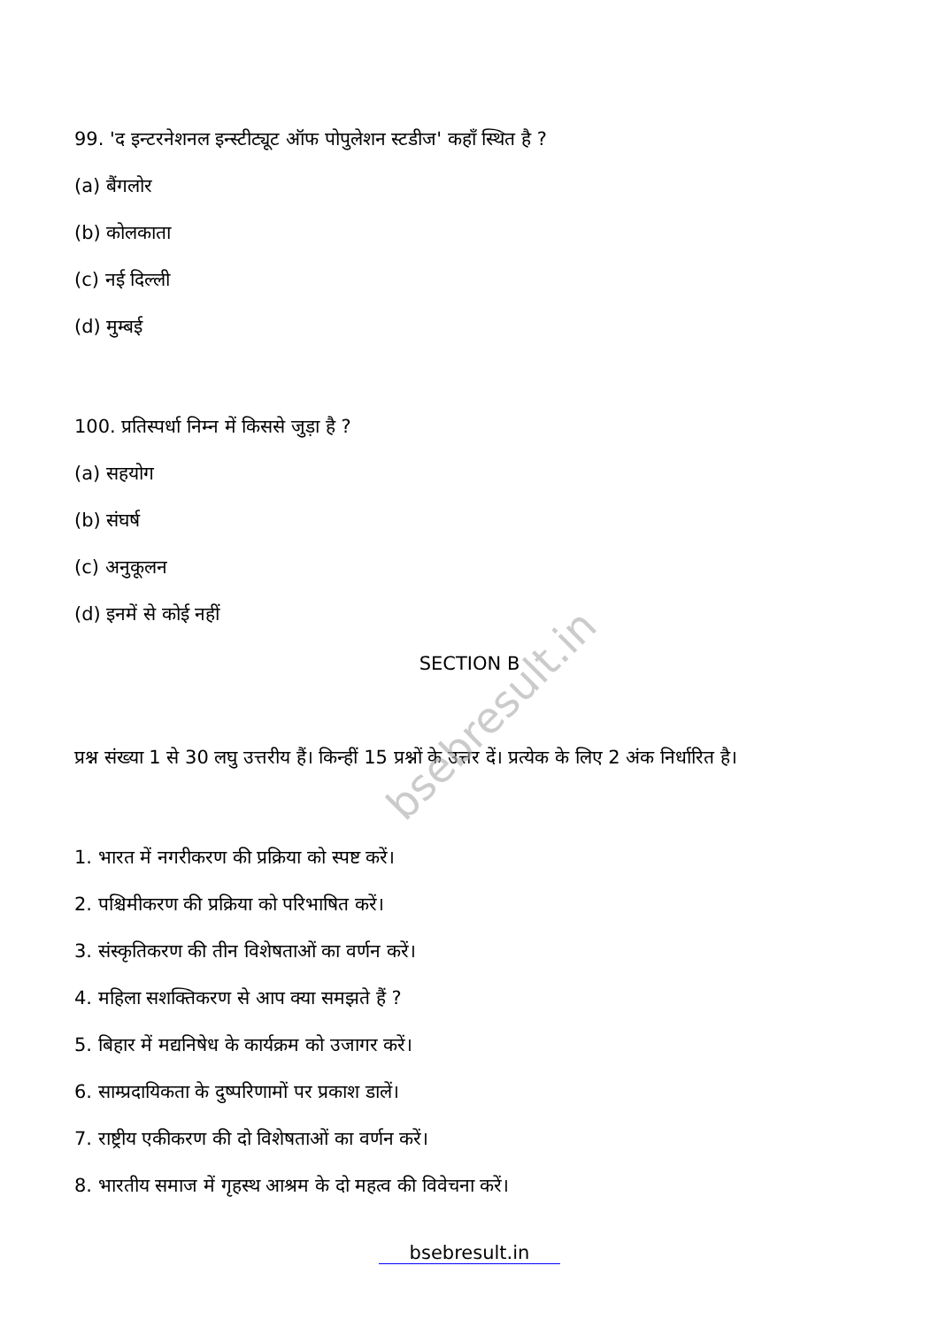bsebresult.in
99. 'द इन्टरनेशनल इन्स्टीट्यूट ऑफ पोपुलेशन स्टडीज' कहाँ स्थित है ?
(a) बैंगलोर
(b) कोलकाता
(c) नई दिल्ली
(d) मुम्बई
100. प्रतिस्पर्धा निम्न में किससे जुड़ा है ?
(a) सहयोग
(b) संघर्ष
(c) अनुकूलन
(d) इनमें से कोई नहीं
SECTION B
प्रश्न संख्या 1 से 30 लघु उत्तरीय हैं। किन्हीं 15 प्रश्नों के उत्तर दें। प्रत्येक के लिए 2 अंक निर्धारित है।
1. भारत में नगरीकरण की प्रक्रिया को स्पष्ट करें।
2. पश्चिमीकरण की प्रक्रिया को परिभाषित करें।
3. संस्कृतिकरण की तीन विशेषताओं का वर्णन करें।
4. महिला सशक्तिकरण से आप क्या समझते हैं ?
5. बिहार में मद्यनिषेध के कार्यक्रम को उजागर करें।
6. साम्प्रदायिकता के दुष्परिणामों पर प्रकाश डालें।
7. राष्ट्रीय एकीकरण की दो विशेषताओं का वर्णन करें।
8. भारतीय समाज में गृहस्थ आश्रम के दो महत्व की विवेचना करें।
bsebresult.in